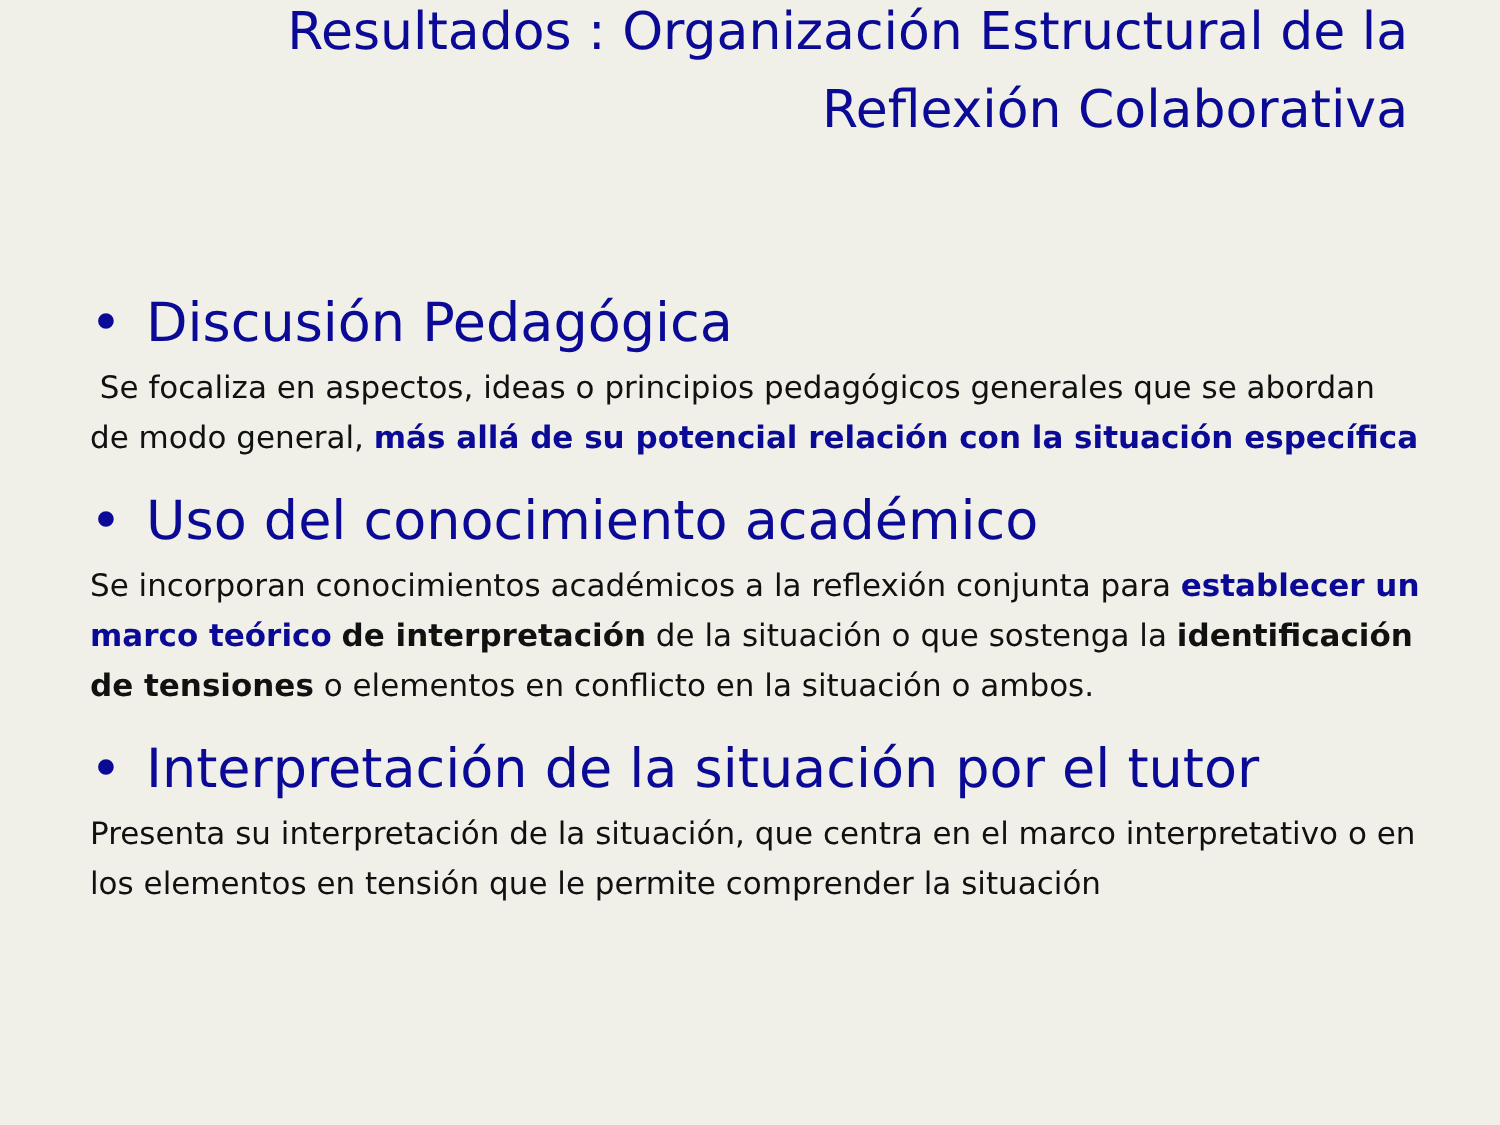Resultados : Organización Estructural de la
Reflexión Colaborativa
• Discusión Pedagógica
Se focaliza en aspectos, ideas o principios pedagógicos generales que se abordan de modo general, más allá de su potencial relación con la situación específica
• Uso del conocimiento académico
Se incorporan conocimientos académicos a la reflexión conjunta para establecer un marco teórico de interpretación de la situación o que sostenga la identificación de tensiones o elementos en conflicto en la situación o ambos.
• Interpretación de la situación por el tutor
Presenta su interpretación de la situación, que centra en el marco interpretativo o en los elementos en tensión que le permite comprender la situación